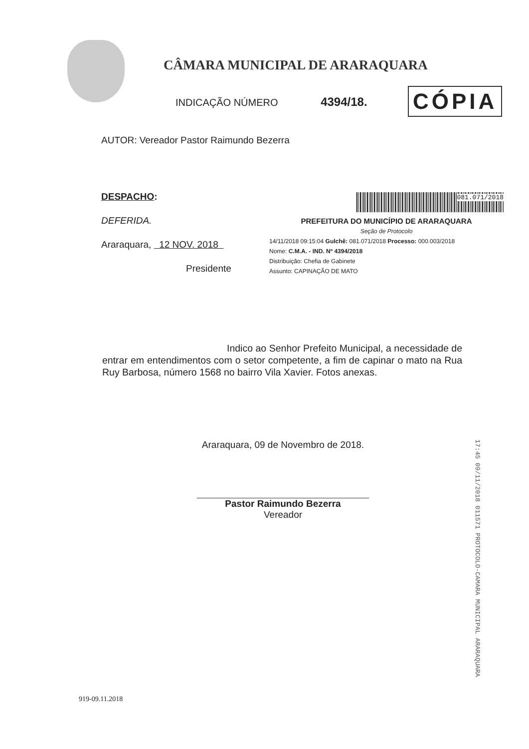CÂMARA MUNICIPAL DE ARARAQUARA
INDICAÇÃO NÚMERO 4394/18. CÓPIA
AUTOR: Vereador Pastor Raimundo Bezerra
DESPACHO:
DEFERIDA.
Araraquara, 12 NOV. 2018
Presidente
081.071/2018
PREFEITURA DO MUNICÍPIO DE ARARAQUARA
Seção de Protocolo
14/11/2018 09:15:04 Gulchê: 081.071/2018 Processo: 000.003/2018
Nome: C.M.A. - IND. Nº 4394/2018
Distribuição: Chefia de Gabinete
Assunto: CAPINAÇÃO DE MATO
Indico ao Senhor Prefeito Municipal, a necessidade de entrar em entendimentos com o setor competente, a fim de capinar o mato na Rua Ruy Barbosa, número 1568 no bairro Vila Xavier. Fotos anexas.
Araraquara, 09 de Novembro de 2018.
Pastor Raimundo Bezerra
Vereador
17:45 09/11/2018 011571 PROTOCOLO-CAMARA MUNICIPAL ARARAQUARA
919-09.11.2018